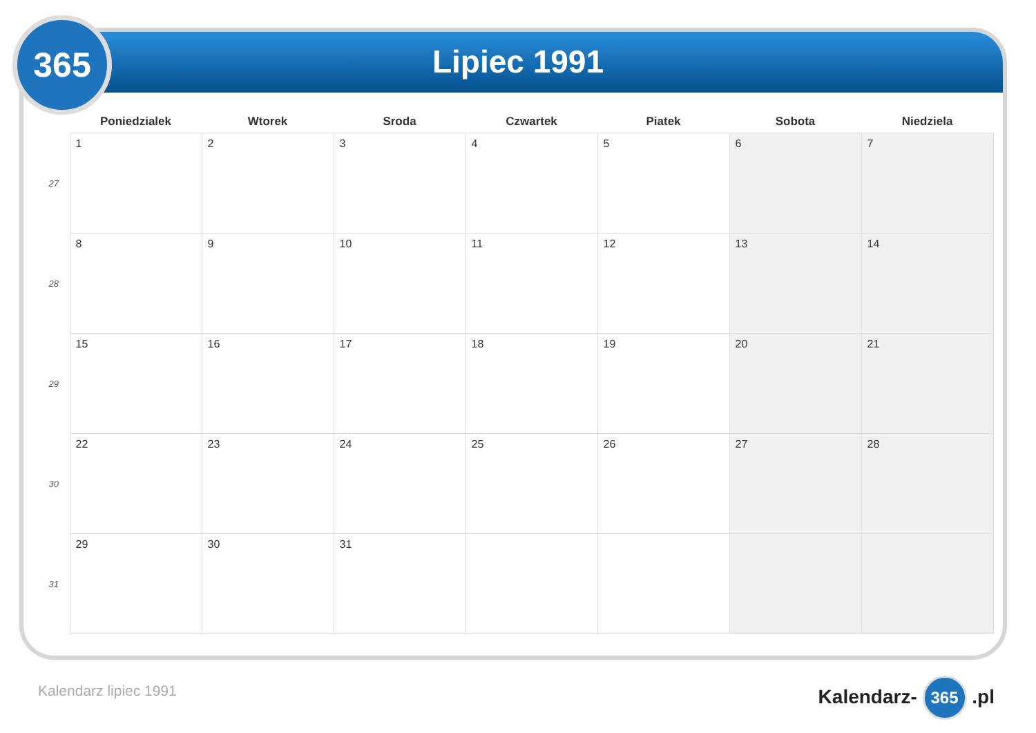365
Lipiec 1991
| | Poniedzialek | Wtorek | Sroda | Czwartek | Piatek | Sobota | Niedziela |
| --- | --- | --- | --- | --- | --- | --- | --- |
| 27 | 1 | 2 | 3 | 4 | 5 | 6 | 7 |
| 28 | 8 | 9 | 10 | 11 | 12 | 13 | 14 |
| 29 | 15 | 16 | 17 | 18 | 19 | 20 | 21 |
| 30 | 22 | 23 | 24 | 25 | 26 | 27 | 28 |
| 31 | 29 | 30 | 31 | | | | |
Kalendarz lipiec 1991 Kalendarz- 365 .pl